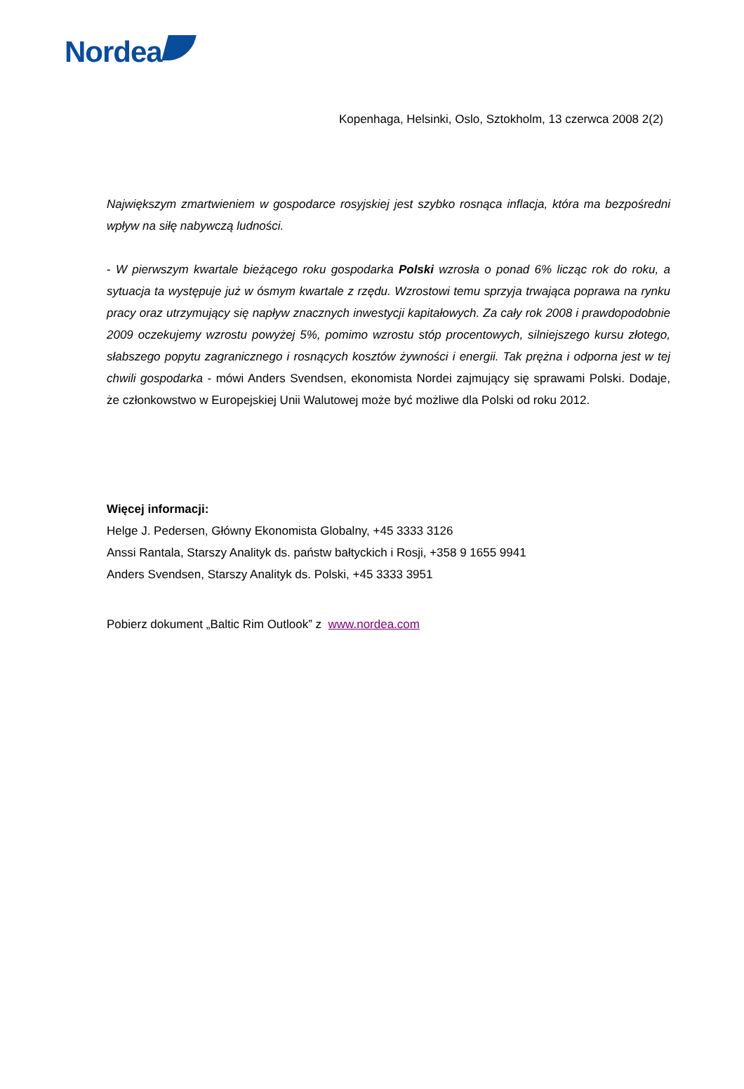Nordea
Kopenhaga, Helsinki, Oslo, Sztokholm, 13 czerwca 2008 2(2)
Największym zmartwieniem w gospodarce rosyjskiej jest szybko rosnąca inflacja, która ma bezpośredni wpływ na siłę nabywczą ludności.
- W pierwszym kwartale bieżącego roku gospodarka Polski wzrosła o ponad 6% licząc rok do roku, a sytuacja ta występuje już w ósmym kwartale z rzędu. Wzrostowi temu sprzyja trwająca poprawa na rynku pracy oraz utrzymujący się napływ znacznych inwestycji kapitałowych. Za cały rok 2008 i prawdopodobnie 2009 oczekujemy wzrostu powyżej 5%, pomimo wzrostu stóp procentowych, silniejszego kursu złotego, słabszego popytu zagranicznego i rosnących kosztów żywności i energii. Tak prężna i odporna jest w tej chwili gospodarka - mówi Anders Svendsen, ekonomista Nordei zajmujący się sprawami Polski. Dodaje, że członkowstwo w Europejskiej Unii Walutowej może być możliwe dla Polski od roku 2012.
Więcej informacji:
Helge J. Pedersen, Główny Ekonomista Globalny, +45 3333 3126
Anssi Rantala, Starszy Analityk ds. państw bałtyckich i Rosji, +358 9 1655 9941
Anders Svendsen, Starszy Analityk ds. Polski, +45 3333 3951
Pobierz dokument „Baltic Rim Outlook” z www.nordea.com